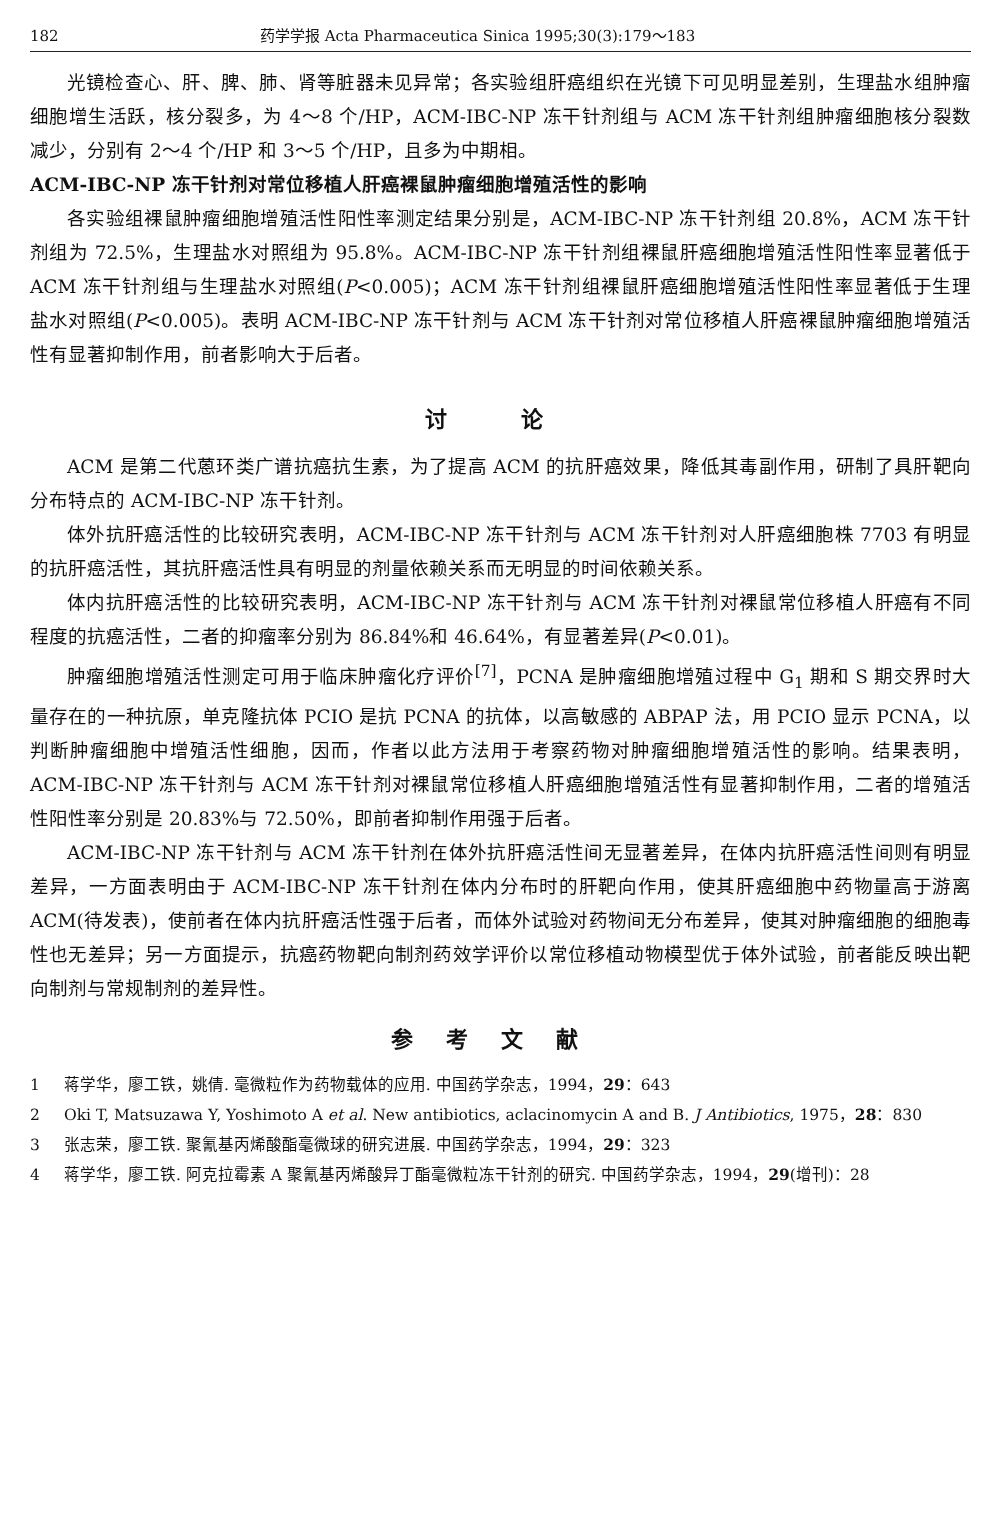182 药学学报 Acta Pharmaceutica Sinica 1995;30(3):179～183
光镜检查心、肝、脾、肺、肾等脏器未见异常；各实验组肝癌组织在光镜下可见明显差别，生理盐水组肿瘤细胞增生活跃，核分裂多，为 4～8 个/HP，ACM-IBC-NP 冻干针剂组与 ACM 冻干针剂组肿瘤细胞核分裂数减少，分别有 2～4 个/HP 和 3～5 个/HP，且多为中期相。
ACM-IBC-NP 冻干针剂对常位移植人肝癌裸鼠肿瘤细胞增殖活性的影响
各实验组裸鼠肿瘤细胞增殖活性阳性率测定结果分别是，ACM-IBC-NP 冻干针剂组 20.8%，ACM 冻干针剂组为 72.5%，生理盐水对照组为 95.8%。ACM-IBC-NP 冻干针剂组裸鼠肝癌细胞增殖活性阳性率显著低于 ACM 冻干针剂组与生理盐水对照组(P<0.005)；ACM 冻干针剂组裸鼠肝癌细胞增殖活性阳性率显著低于生理盐水对照组(P<0.005)。表明 ACM-IBC-NP 冻干针剂与 ACM 冻干针剂对常位移植人肝癌裸鼠肿瘤细胞增殖活性有显著抑制作用，前者影响大于后者。
讨 论
ACM 是第二代蒽环类广谱抗癌抗生素，为了提高 ACM 的抗肝癌效果，降低其毒副作用，研制了具肝靶向分布特点的 ACM-IBC-NP 冻干针剂。
体外抗肝癌活性的比较研究表明，ACM-IBC-NP 冻干针剂与 ACM 冻干针剂对人肝癌细胞株 7703 有明显的抗肝癌活性，其抗肝癌活性具有明显的剂量依赖关系而无明显的时间依赖关系。
体内抗肝癌活性的比较研究表明，ACM-IBC-NP 冻干针剂与 ACM 冻干针剂对裸鼠常位移植人肝癌有不同程度的抗癌活性，二者的抑瘤率分别为 86.84%和 46.64%，有显著差异(P<0.01)。
肿瘤细胞增殖活性测定可用于临床肿瘤化疗评价<sup>[7]</sup>，PCNA 是肿瘤细胞增殖过程中 G<sub>1</sub> 期和 S 期交界时大量存在的一种抗原，单克隆抗体 PCIO 是抗 PCNA 的抗体，以高敏感的 ABPAP 法，用 PCIO 显示 PCNA，以判断肿瘤细胞中增殖活性细胞，因而，作者以此方法用于考察药物对肿瘤细胞增殖活性的影响。结果表明，ACM-IBC-NP 冻干针剂与 ACM 冻干针剂对裸鼠常位移植人肝癌细胞增殖活性有显著抑制作用，二者的增殖活性阳性率分别是 20.83%与 72.50%，即前者抑制作用强于后者。
ACM-IBC-NP 冻干针剂与 ACM 冻干针剂在体外抗肝癌活性间无显著差异，在体内抗肝癌活性间则有明显差异，一方面表明由于 ACM-IBC-NP 冻干针剂在体内分布时的肝靶向作用，使其肝癌细胞中药物量高于游离 ACM(待发表)，使前者在体内抗肝癌活性强于后者，而体外试验对药物间无分布差异，使其对肿瘤细胞的细胞毒性也无差异；另一方面提示，抗癌药物靶向制剂药效学评价以常位移植动物模型优于体外试验，前者能反映出靶向制剂与常规制剂的差异性。
参考文献
1 蒋学华，廖工铁，姚倩. 毫微粒作为药物载体的应用. 中国药学杂志，1994，29：643
2 Oki T, Matsuzawa Y, Yoshimoto A et al. New antibiotics, aclacinomycin A and B. J Antibiotics, 1975，28：830
3 张志荣，廖工铁. 聚氰基丙烯酸酯毫微球的研究进展. 中国药学杂志，1994，29：323
4 蒋学华，廖工铁. 阿克拉霉素 A 聚氰基丙烯酸异丁酯毫微粒冻干针剂的研究. 中国药学杂志，1994，29(增刊)：28